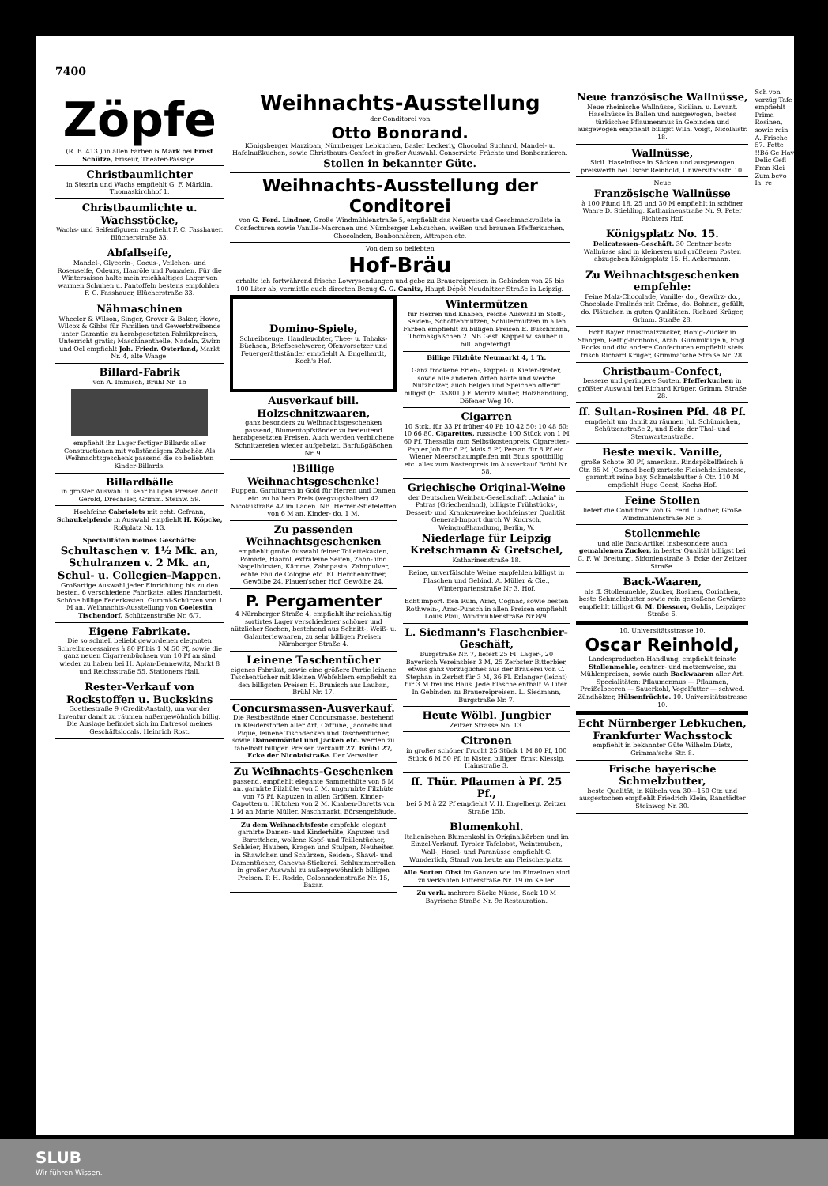7400
Zöpfe
(R. B. 413.) in allen Farben 6 Mark bei Ernst Schütze, Friseur, Theater-Passage.
Christbaumlichter
in Stearin und Wachs empfiehlt G. F. Märklin, Thomaskirchhof 1.
Christbaumlichte u. Wachsstöcke,
Wachs- und Seifenfiguren empfiehlt F. C. Fasshauer, Blücherstraße 33.
Abfallseife,
Mandel-, Glycerin-, Cocus-, Veilchen- und Rosenseife, Odeurs, Haaröle und Pomaden. Für die Wintersaison halte mein reichhaltiges Lager von warmen Schuhen u. Pantoffeln bestens empfohlen. F. C. Fasshauer, Blücherstraße 33.
Nähmaschinen
Wheeler & Wilson, Singer, Grover & Baker, Howe, Wilcox & Gibbs für Familien und Gewerbtreibende unter Garantie zu herabgesetzten Fabrikpreisen, Unterricht gratis; Maschinentheile, Nadeln, Zwirn und Oel empfiehlt Joh. Friedr. Osterland, Markt Nr. 4, alte Waage.
Billard-Fabrik
von A. Immisch, Brühl Nr. 1b
empfiehlt ihr Lager fertiger Billards aller Constructionen mit vollständigem Zubehör. Als Weihnachtsgeschenk passend die so beliebten Kinder-Billards.
Billardbälle
in größter Auswahl u. sehr billigen Preisen Adolf Gerold, Drechsler, Grimm. Steinw. 59.
Hochfeine Cabriolets mit echt. Gefrann, Schaukelpferde in Auswahl empfiehlt H. Köpcke, Roßplatz Nr. 13.
Specialitäten meines Geschäfts:
Schultaschen v. 1½ Mk. an, Schulranzen v. 2 Mk. an, Schul- u. Collegien-Mappen.
Großartige Auswahl jeder Einrichtung bis zu den besten, 6 verschiedene Fabrikate, alles Handarbeit. Schöne billige Federkasten. Gummi-Schürzen von 1 M an. Weihnachts-Ausstellung von Coelestin Tischendorf, Schützenstraße Nr. 6/7.
Eigene Fabrikate.
Die so schnell beliebt gewordenen eleganten Schreibnecessaires à 80 Pf bis 1 M 50 Pf, sowie die ganz neuen Cigarrenbüchsen von 10 Pf an sind wieder zu haben bei H. Aplan-Bennewitz, Markt 8 und Reichsstraße 55, Stationers Hall.
Rester-Verkauf von Rockstoffen u. Buckskins
Goethestraße 9 (Credit-Anstalt), um vor der Inventur damit zu räumen außergewöhnlich billig. Die Auslage befindet sich im Entresol meines Geschäftslocals. Heinrich Rost.
Weihnachts-Ausstellung
der Conditorei von
Otto Bonorand.
Königsberger Marzipan, Nürnberger Lebkuchen, Basler Leckerly, Chocolad Suchard, Mandel- u. Hafelnußkuchen, sowie Christbaum-Confect in großer Auswahl. Conservirte Früchte und Bonbonnieren.
Stollen in bekannter Güte.
Weihnachts-Ausstellung der Conditorei
von G. Ferd. Lindner, Große Windmühlenstraße 5, empfiehlt das Neueste und Geschmackvollste in Confecturen sowie Vanille-Macronen und Nürnberger Lebkuchen, weißen und braunen Pfefferkuchen, Chocoladen, Bonbonnièren, Attrapen etc.
Von dem so beliebten
Hof-Bräu
erhalte ich fortwährend frische Lowrysendungen und gebe zu Brauereipreisen in Gebinden von 25 bis 100 Liter ab, vermittle auch directen Bezug C. G. Canitz, Haupt-Dépôt Neudnitzer Straße in Leipzig.
Domino-Spiele,
Schreibzeuge, Handleuchter, Thee- u. Tabaks-Büchsen, Briefbeschwerer, Ofenvorsetzer und Feuergeräthständer empfiehlt A. Engelhardt, Koch's Hof.
Ausverkauf bill. Holzschnitzwaaren,
ganz besonders zu Weihnachtsgeschenken passend, Blumentopfständer zu bedeutend herabgesetzten Preisen. Auch werden verblichene Schnitzereien wieder aufgebeizt. Barfußgäßchen Nr. 9.
!Billige Weihnachtsgeschenke!
Puppen, Garnituren in Gold für Herren und Damen etc. zu halbem Preis (wegzugshalber) 42 Nicolaistraße 42 im Laden. NB. Herren-Stiefeletten von 6 M an, Kinder- do. 1 M.
Zu passenden Weihnachtsgeschenken
empfiehlt große Auswahl feiner Toilettekasten, Pomade, Haaröl, extrafeine Seifen, Zahn- und Nagelbürsten, Kämme, Zahnpasta, Zahnpulver, echte Eau de Cologne etc. El. Herchenröther, Gewölbe 24, Plauen'scher Hof, Gewölbe 24.
P. Pergamenter
4 Nürnberger Straße 4, empfiehlt ihr reichhaltig sortirtes Lager verschiedener schöner und nützlicher Sachen, bestehend aus Schnitt-, Weiß- u. Galanteriewaaren, zu sehr billigen Preisen. Nürnberger Straße 4.
Leinene Taschentücher
eigenes Fabrikat, sowie eine größere Partie leinene Taschentücher mit kleinen Webfehlern empfiehlt zu den billigsten Preisen H. Brunisch aus Lauban, Brühl Nr. 17.
Concursmassen-Ausverkauf.
Die Restbestände einer Concursmasse, bestehend in Kleiderstoffen aller Art, Cattune, Jaconets und Piqué, leinene Tischdecken und Taschentücher, sowie Damenmäntel und Jacken etc. werden zu fabelhaft billigen Preisen verkauft 27. Brühl 27, Ecke der Nicolaistraße. Der Verwalter.
Zu Weihnachts-Geschenken
passend, empfiehlt elegante Sammethüte von 6 M an, garnirte Filzhüte von 5 M, ungarnirte Filzhüte von 75 Pf, Kapuzen in allen Größen, Kinder-Capotten u. Hütchen von 2 M, Knaben-Baretts von 1 M an Marie Müller, Naschmarkt, Börsengebäude.
Zu dem Weihnachtsfeste empfehle elegant garnirte Damen- und Kinderhüte, Kapuzen und Barettchen, wollene Kopf- und Taillentücher, Schleier, Hauben, Kragen und Stulpen, Neuheiten in Shawlchen und Schürzen, Seiden-, Shawl- und Damentücher, Canevas-Stickerei, Schlummerrollen in großer Auswahl zu außergewöhnlich billigen Preisen. P. H. Rodde, Colonnadenstraße Nr. 15, Bazar.
Wintermützen
für Herren und Knaben, reiche Auswahl in Stoff-, Seiden-, Schottenmützen, Schülermützen in allen Farben empfiehlt zu billigen Preisen E. Buschmann, Thomasgäßchen 2. NB Gest. Käppel w. sauber u. bill. angefertigt.
Billige Filzhüte Neumarkt 4, 1 Tr.
Ganz trockene Erlen-, Pappel- u. Kiefer-Breter, sowie alle anderen Arten harte und weiche Nutzhölzer, auch Felgen und Speichen offerirt billigst (H. 35801.) F. Moritz Müller, Holzhandlung, Döfener Weg 10.
Cigarren
10 Stck. für 33 Pf früher 40 Pf; 10 42 50; 10 48 60; 10 66 80. Cigarettes, russische 100 Stück von 1 M 60 Pf, Thessalia zum Selbstkostenpreis. Cigaretten-Papier Job für 6 Pf, Mais 5 Pf, Persan für 8 Pf etc. Wiener Meerschaumpfeifen mit Etuis spottbillig etc. alles zum Kostenpreis im Ausverkauf Brühl Nr. 58.
Griechische Original-Weine
der Deutschen Weinbau-Gesellschaft „Achaia" in Patras (Griechenland), billigste Frühstücks-, Dessert- und Krankenweine hochfeinster Qualität. General-Import durch W. Knorsch, Weingroßhandlung, Berlin, W.
Niederlage für Leipzig Kretschmann & Gretschel,
Katharinenstraße 18.
Reine, unverfälschte Weine empfehlen billigst in Flaschen und Gebind. A. Müller & Cie., Wintergartenstraße Nr 3, Hof.
Echt import. ffen Rum, Arac, Cognac, sowie besten Rothwein-, Arac-Punsch in allen Preisen empfiehlt Louis Pfau, Windmühlenstraße Nr 8/9.
L. Siedmann's Flaschenbier-Geschäft,
Burgstraße Nr. 7, liefert 25 Fl. Lager-, 20 Bayerisch Vereinsbier 3 M, 25 Zerbster Bitterbier, etwas ganz vorzügliches aus der Brauerei von C. Stephan in Zerbst für 3 M, 36 Fl. Erlanger (leicht) für 3 M frei ins Haus. Jede Flasche enthält ½ Liter. In Gebinden zu Brauereipreisen. L. Siedmann, Burgstraße Nr. 7.
Heute Wölbl. Jungbier
Zeitzer Strasse No. 13.
Citronen
in großer schöner Frucht 25 Stück 1 M 80 Pf, 100 Stück 6 M 50 Pf, in Kisten billiger. Ernst Kiessig, Hainstraße 3.
ff. Thür. Pflaumen à Pf. 25 Pf.,
bei 5 M à 22 Pf empfiehlt V. H. Engelberg, Zeitzer Straße 15b.
Blumenkohl.
Italienischen Blumenkohl in Originalkörben und im Einzel-Verkauf. Tyroler Tafelobst, Weintrauben, Wall-, Hasel- und Paranüsse empfiehlt C. Wunderlich, Stand von heute am Fleischerplatz.
Alle Sorten Obst im Ganzen wie im Einzelnen sind zu verkaufen Ritterstraße Nr. 19 im Keller.
Zu verk. mehrere Säcke Nüsse, Sack 10 M Bayrische Straße Nr. 9c Restauration.
Neue französische Wallnüsse,
Neue rheinische Wallnüsse, Sicilian. u. Levant. Haselnüsse in Ballen und ausgewogen, bestes türkisches Pflaumenmus in Gebinden und ausgewogen empfiehlt billigst Wilh. Voigt, Nicolaistr. 18.
Wallnüsse,
Sicil. Haselnüsse in Säcken und ausgewogen preiswerth bei Oscar Reinhold, Universitätsstr. 10.
Neue
Französische Wallnüsse
à 100 Pfund 18, 25 und 30 M empfiehlt in schöner Waare D. Stiehling, Katharinenstraße Nr. 9, Peter Richters Hof.
Königsplatz No. 15.
Delicatessen-Geschäft. 30 Centner beste Wallnüsse sind in kleineren und größeren Posten abzugeben Königsplatz 15. H. Ackermann.
Zu Weihnachtsgeschenken empfehle:
Feine Malz-Chocolade, Vanille- do., Gewürz- do., Chocolade-Pralinés mit Crême, do. Bohnen, gefüllt, do. Plätzchen in guten Qualitäten. Richard Krüger, Grimm. Straße 28.
Echt Bayer Brustmalzzucker, Honig-Zucker in Stangen, Rettig-Bonbons, Arab. Gummikugeln, Engl. Rocks und div. andere Confecturen empfiehlt stets frisch Richard Krüger, Grimma'sche Straße Nr. 28.
Christbaum-Confect,
bessere und geringere Sorten, Pfefferkuchen in größter Auswahl bei Richard Krüger, Grimm. Straße 28.
ff. Sultan-Rosinen Pfd. 48 Pf.
empfiehlt um damit zu räumen Jul. Schümichen, Schützenstraße 2, und Ecke der Thal- und Sternwartenstraße.
Beste mexik. Vanille,
große Schote 30 Pf, amerikan. Rindspökelfleisch à Ctr. 85 M (Corned beef) zarteste Fleischdelicatesse, garantirt reine bay. Schmelzbutter à Ctr. 110 M empfiehlt Hugo Geest, Kochs Hof.
Feine Stollen
liefert die Conditorei von G. Ferd. Lindner, Große Windmühlenstraße Nr. 5.
Stollenmehle
und alle Back-Artikel insbesondere auch gemahlenen Zucker, in bester Qualität billigst bei C. F. W. Breitung, Sidonienstraße 3, Ecke der Zeitzer Straße.
Back-Waaren,
als ff. Stollenmehle, Zucker, Rosinen, Corinthen, beste Schmelzbutter sowie rein gestoßene Gewürze empfiehlt billigst G. M. Diessner, Gohlis, Leipziger Straße 6.
10. Universitätsstrasse 10.
Oscar Reinhold,
Landesproducten-Handlung, empfiehlt feinste Stollenmehle, centner- und metzenweise, zu Mühlenpreisen, sowie auch Backwaaren aller Art. Specialitäten: Pflaumenmus — Pflaumen, Preißelbeeren — Sauerkohl, Vogelfutter — schwed. Zündhölzer, Hülsenfrüchte. 10. Universitätsstrasse 10.
Echt Nürnberger Lebkuchen, Frankfurter Wachsstock
empfiehlt in bekannter Güte Wilhelm Dietz, Grimma'sche Str. 8.
Frische bayerische Schmelzbutter,
beste Qualität, in Kübeln von 30—150 Ctr. und ausgestochen empfiehlt Friedrich Klein, Ranstädter Steinweg Nr. 30.
Sch von vorzüg Tafe empfiehlt Prima Rosinen, sowie rein A. Frische 57. Fette !!Bö Ge Hav Delic Gefl Fran Klei Zum bevo Ia. re
SLUB
Wir führen Wissen.